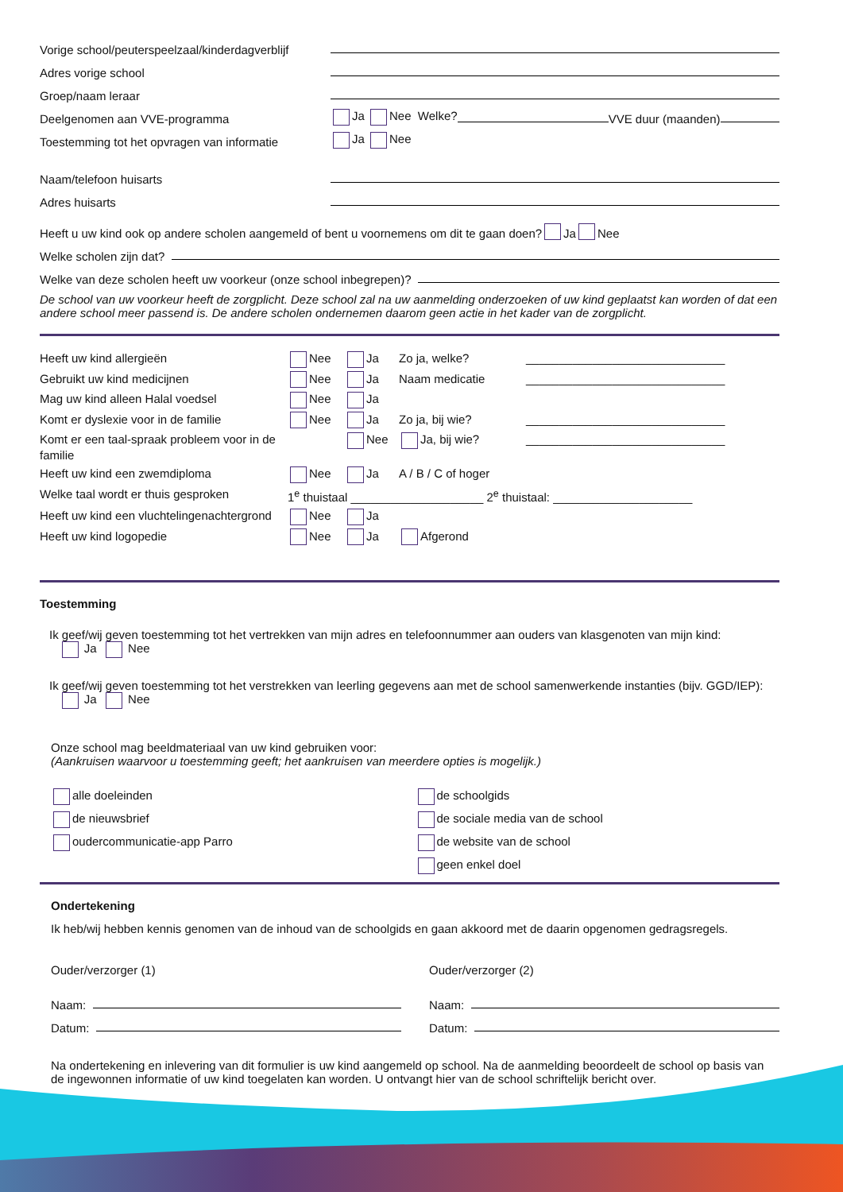Vorige school/peuterspeelzaal/kinderdagverblijf
Adres vorige school
Groep/naam leraar
Deelgenomen aan VVE-programma Ja Nee Welke? VVE duur (maanden)
Toestemming tot het opvragen van informatie Ja Nee
Naam/telefoon huisarts
Adres huisarts
Heeft u uw kind ook op andere scholen aangemeld of bent u voornemens om dit te gaan doen? Ja Nee
Welke scholen zijn dat?
Welke van deze scholen heeft uw voorkeur (onze school inbegrepen)?
De school van uw voorkeur heeft de zorgplicht. Deze school zal na uw aanmelding onderzoeken of uw kind geplaatst kan worden of dat een andere school meer passend is. De andere scholen ondernemen daarom geen actie in het kader van de zorgplicht.
Heeft uw kind allergieën Nee Ja Zo ja, welke? ______________________________ Gebruikt uw kind medicijnen Nee Ja Naam medicatie ______________________________ Mag uw kind alleen Halal voedsel Nee Ja Komt er dyslexie voor in de familie Nee Ja Zo ja, bij wie? ______________________________ Komt er een taal-spraak probleem voor in de familie Nee Ja, bij wie? ______________________________ Heeft uw kind een zwemdiploma Nee Ja A / B / C of hoger Welke taal wordt er thuis gesproken 1<sup>e</sup> thuistaal ____________________ 2<sup>e</sup> thuistaal: _____________________ Heeft uw kind een vluchtelingenachtergrond Nee Ja Heeft uw kind logopedie Nee Ja Afgerond
Toestemming
Ik geef/wij geven toestemming tot het vertrekken van mijn adres en telefoonnummer aan ouders van klasgenoten van mijn kind:
Ja Nee
Ik geef/wij geven toestemming tot het verstrekken van leerling gegevens aan met de school samenwerkende instanties (bijv. GGD/IEP):
Ja Nee
Onze school mag beeldmateriaal van uw kind gebruiken voor:
(Aankruisen waarvoor u toestemming geeft; het aankruisen van meerdere opties is mogelijk.)
alle doeleinden
de nieuwsbrief
oudercommunicatie-app Parro
de schoolgids
de sociale media van de school
de website van de school
geen enkel doel
Ondertekening
Ik heb/wij hebben kennis genomen van de inhoud van de schoolgids en gaan akkoord met de daarin opgenomen gedragsregels.
Ouder/verzorger (1)
Naam:
Datum:
Ouder/verzorger (2)
Naam:
Datum:
Na ondertekening en inlevering van dit formulier is uw kind aangemeld op school. Na de aanmelding beoordeelt de school op basis van de ingewonnen informatie of uw kind toegelaten kan worden. U ontvangt hier van de school schriftelijk bericht over.